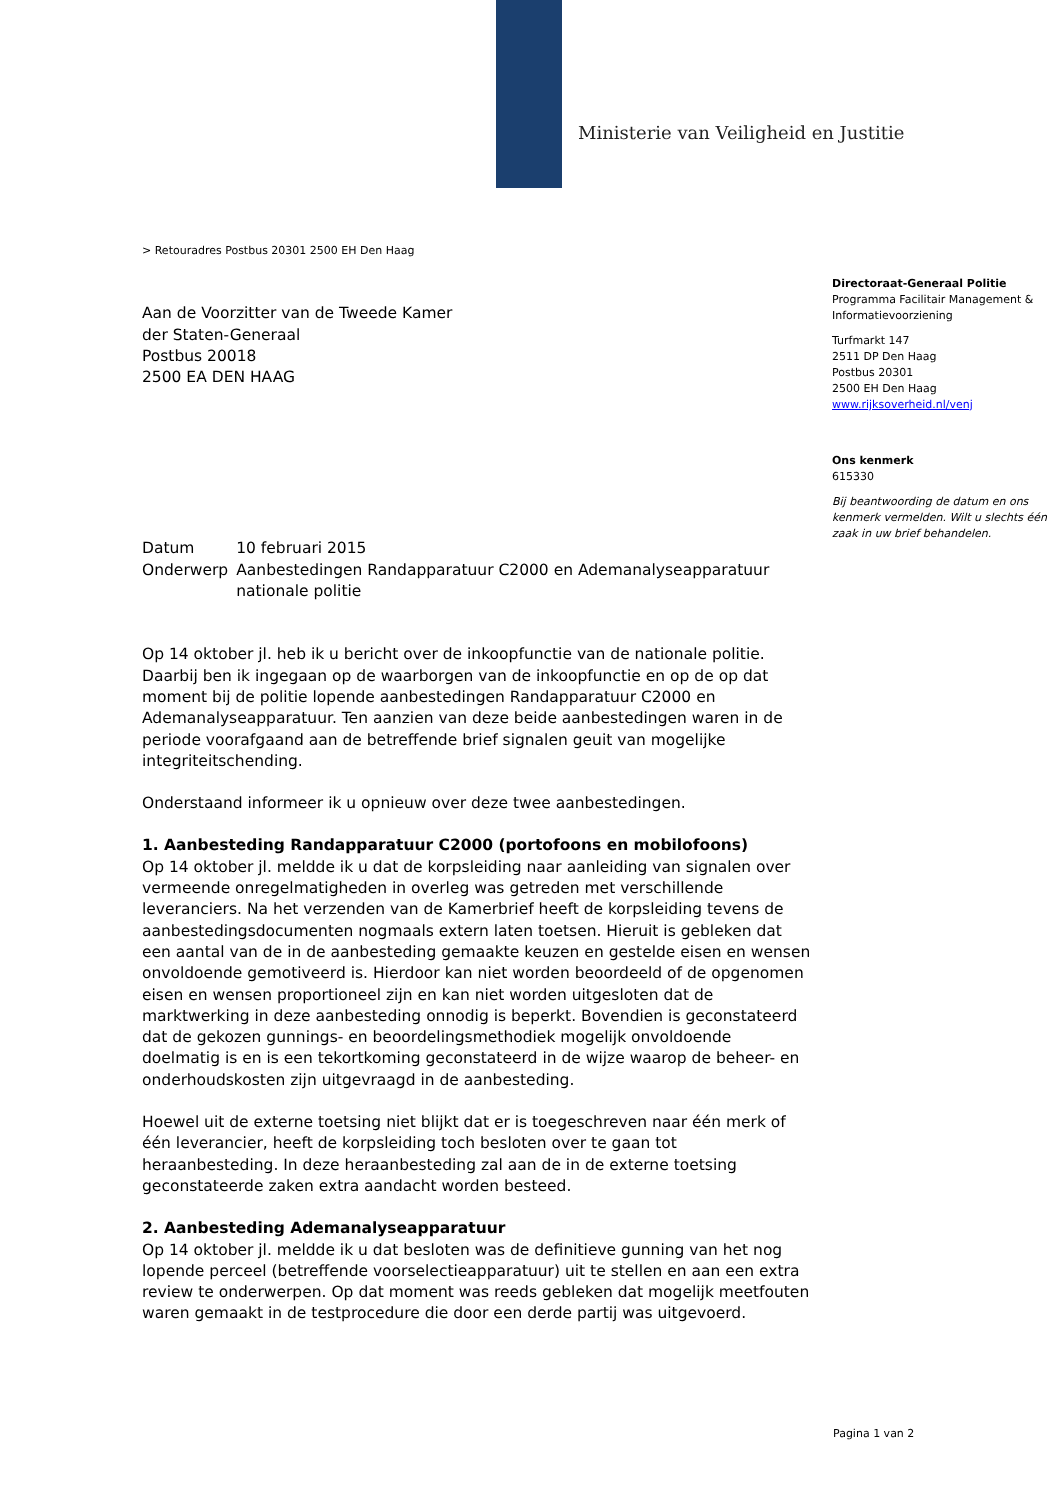Ministerie van Veiligheid en Justitie
> Retouradres Postbus 20301 2500 EH Den Haag
Aan de Voorzitter van de Tweede Kamer
der Staten-Generaal
Postbus 20018
2500 EA DEN HAAG
| Datum | 10 februari 2015 |
| Onderwerp | Aanbestedingen Randapparatuur C2000 en Ademanalyseapparatuur nationale politie |
Op 14 oktober jl. heb ik u bericht over de inkoopfunctie van de nationale politie. Daarbij ben ik ingegaan op de waarborgen van de inkoopfunctie en op de op dat moment bij de politie lopende aanbestedingen Randapparatuur C2000 en Ademanalyseapparatuur. Ten aanzien van deze beide aanbestedingen waren in de periode voorafgaand aan de betreffende brief signalen geuit van mogelijke integriteitschending.
Onderstaand informeer ik u opnieuw over deze twee aanbestedingen.
1. Aanbesteding Randapparatuur C2000 (portofoons en mobilofoons)
Op 14 oktober jl. meldde ik u dat de korpsleiding naar aanleiding van signalen over vermeende onregelmatigheden in overleg was getreden met verschillende leveranciers. Na het verzenden van de Kamerbrief heeft de korpsleiding tevens de aanbestedingsdocumenten nogmaals extern laten toetsen. Hieruit is gebleken dat een aantal van de in de aanbesteding gemaakte keuzen en gestelde eisen en wensen onvoldoende gemotiveerd is. Hierdoor kan niet worden beoordeeld of de opgenomen eisen en wensen proportioneel zijn en kan niet worden uitgesloten dat de marktwerking in deze aanbesteding onnodig is beperkt. Bovendien is geconstateerd dat de gekozen gunnings- en beoordelingsmethodiek mogelijk onvoldoende doelmatig is en is een tekortkoming geconstateerd in de wijze waarop de beheer- en onderhoudskosten zijn uitgevraagd in de aanbesteding.
Hoewel uit de externe toetsing niet blijkt dat er is toegeschreven naar één merk of één leverancier, heeft de korpsleiding toch besloten over te gaan tot heraanbesteding. In deze heraanbesteding zal aan de in de externe toetsing geconstateerde zaken extra aandacht worden besteed.
2. Aanbesteding Ademanalyseapparatuur
Op 14 oktober jl. meldde ik u dat besloten was de definitieve gunning van het nog lopende perceel (betreffende voorselectieapparatuur) uit te stellen en aan een extra review te onderwerpen. Op dat moment was reeds gebleken dat mogelijk meetfouten waren gemaakt in de testprocedure die door een derde partij was uitgevoerd.
Directoraat-Generaal Politie
Programma Facilitair Management & Informatievoorziening
Turfmarkt 147
2511 DP Den Haag
Postbus 20301
2500 EH Den Haag
www.rijksoverheid.nl/venj
Ons kenmerk
615330
Bij beantwoording de datum en ons kenmerk vermelden. Wilt u slechts één zaak in uw brief behandelen.
Pagina 1 van 2